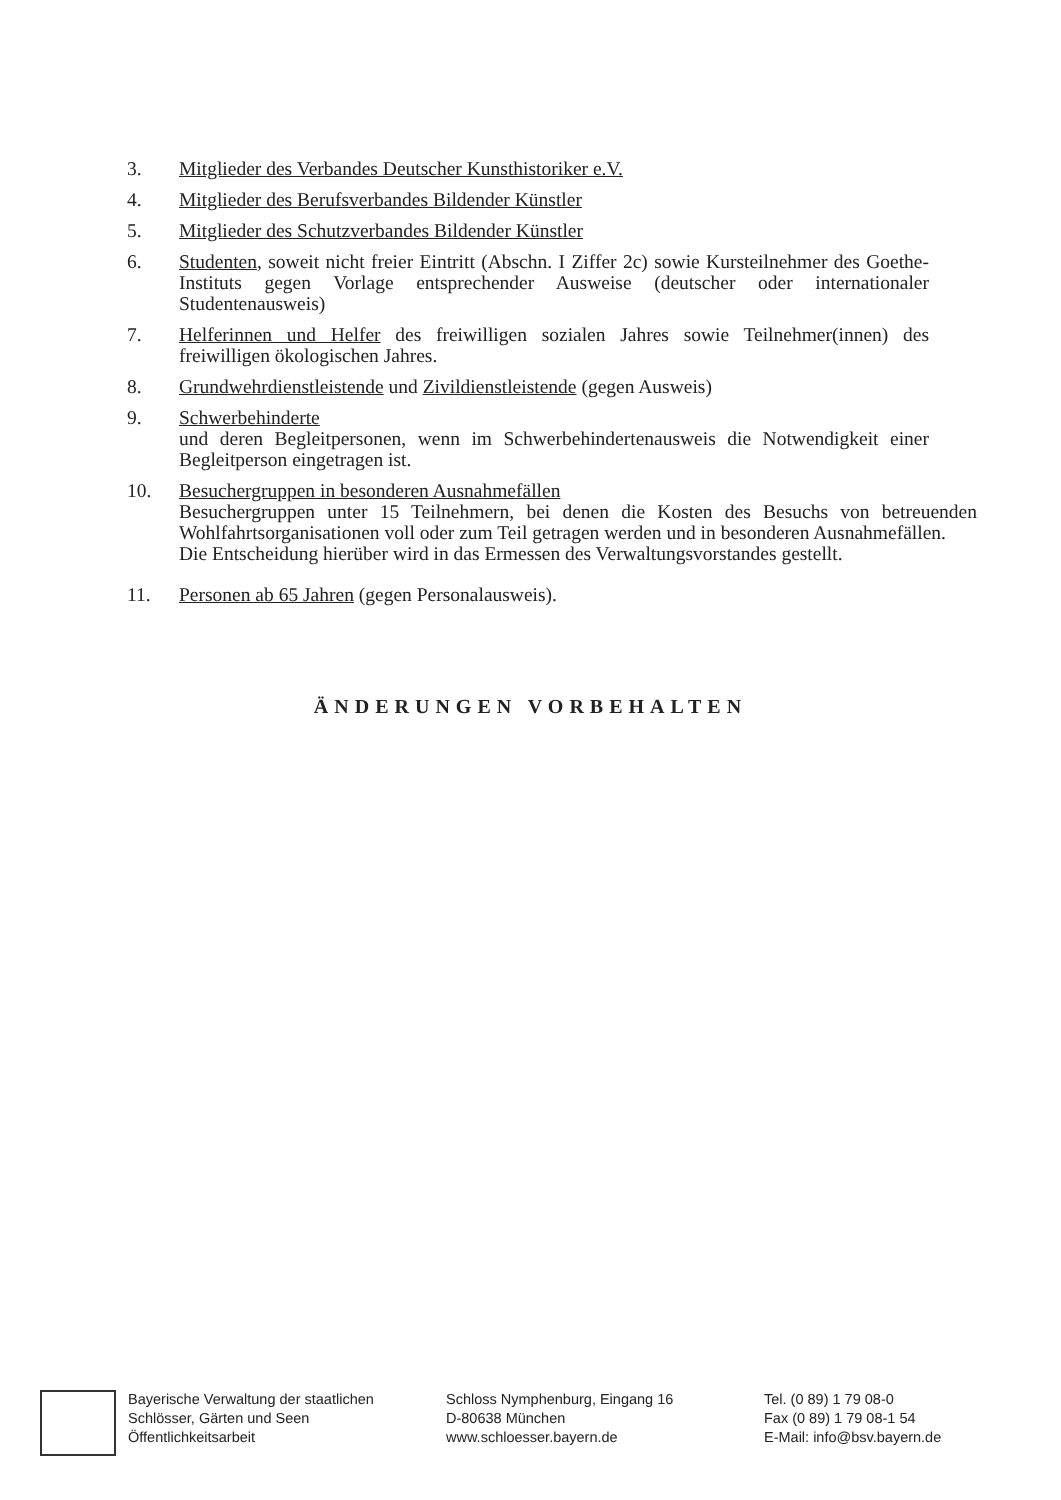3. Mitglieder des Verbandes Deutscher Kunsthistoriker e.V.
4. Mitglieder des Berufsverbandes Bildender Künstler
5. Mitglieder des Schutzverbandes Bildender Künstler
6. Studenten, soweit nicht freier Eintritt (Abschn. I Ziffer 2c) sowie Kursteilnehmer des Goethe-Instituts gegen Vorlage entsprechender Ausweise (deutscher oder internationaler Studentenausweis)
7. Helferinnen und Helfer des freiwilligen sozialen Jahres sowie Teilnehmer(innen) des freiwilligen ökologischen Jahres.
8. Grundwehrdienstleistende und Zivildienstleistende (gegen Ausweis)
9. Schwerbehinderte
und deren Begleitpersonen, wenn im Schwerbehindertenausweis die Notwendigkeit einer Begleitperson eingetragen ist.
10. Besuchergruppen in besonderen Ausnahmefällen
Besuchergruppen unter 15 Teilnehmern, bei denen die Kosten des Besuchs von betreuenden Wohlfahrtsorganisationen voll oder zum Teil getragen werden und in besonderen Ausnahmefällen.
Die Entscheidung hierüber wird in das Ermessen des Verwaltungsvorstandes gestellt.
11. Personen ab 65 Jahren (gegen Personalausweis).
ÄNDERUNGEN VORBEHALTEN
Bayerische Verwaltung der staatlichen
Schlösser, Gärten und Seen
Öffentlichkeitsarbeit
Schloss Nymphenburg, Eingang 16
D-80638 München
www.schloesser.bayern.de
Tel. (0 89) 1 79 08-0
Fax (0 89) 1 79 08-1 54
E-Mail: info@bsv.bayern.de